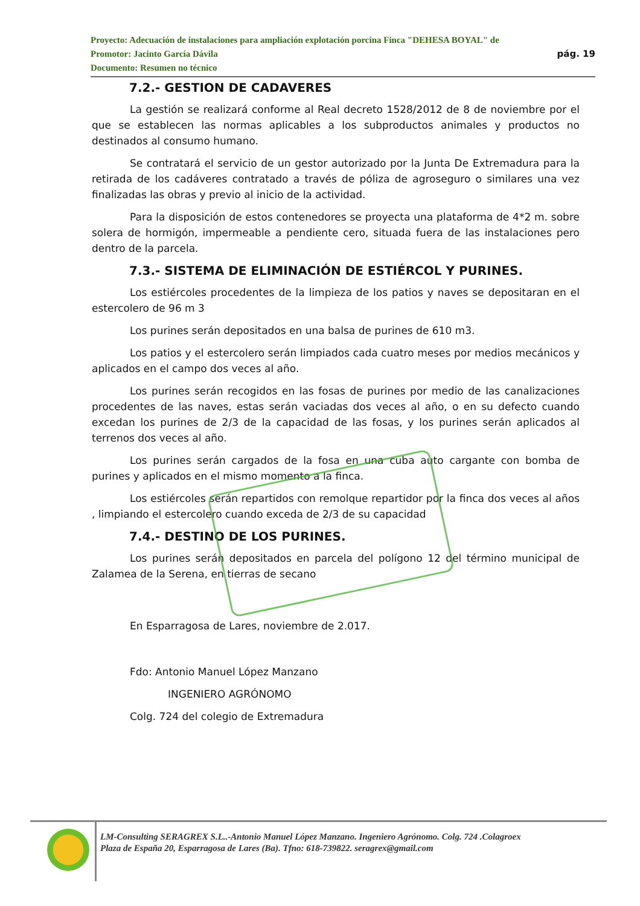Proyecto: Adecuación de instalaciones para ampliación explotación porcina Finca "DEHESA BOYAL" de
pág. 19 Promotor: Jacinto García Dávila
Documento: Resumen no técnico
7.2.- GESTION DE CADAVERES
La gestión se realizará conforme al Real decreto 1528/2012 de 8 de noviembre por el que se establecen las normas aplicables a los subproductos animales y productos no destinados al consumo humano.
Se contratará el servicio de un gestor autorizado por la Junta De Extremadura para la retirada de los cadáveres contratado a través de póliza de agroseguro o similares una vez finalizadas las obras y previo al inicio de la actividad.
Para la disposición de estos contenedores se proyecta una plataforma de 4*2 m. sobre solera de hormigón, impermeable a pendiente cero, situada fuera de las instalaciones pero dentro de la parcela.
7.3.- SISTEMA DE ELIMINACIÓN DE ESTIÉRCOL Y PURINES.
Los estiércoles procedentes de la limpieza de los patios y naves se depositaran en el estercolero de 96 m 3
Los purines serán depositados en una balsa de purines de 610 m3.
Los patios y el estercolero serán limpiados cada cuatro meses por medios mecánicos y aplicados en el campo dos veces al año.
Los purines serán recogidos en las fosas de purines por medio de las canalizaciones procedentes de las naves, estas serán vaciadas dos veces al año, o en su defecto cuando excedan los purines de 2/3 de la capacidad de las fosas, y los purines serán aplicados al terrenos dos veces al año.
Los purines serán cargados de la fosa en una cuba auto cargante con bomba de purines y aplicados en el mismo momento a la finca.
Los estiércoles serán repartidos con remolque repartidor por la finca dos veces al años , limpiando el estercolero cuando exceda de 2/3 de su capacidad
7.4.- DESTINO DE LOS PURINES.
Los purines serán depositados en parcela del polígono 12 del término municipal de Zalamea de la Serena, en tierras de secano
En Esparragosa de Lares, noviembre de 2.017.
Fdo: Antonio Manuel López Manzano
INGENIERO AGRÓNOMO
Colg. 724 del colegio de Extremadura
LM-Consulting SERAGREX S.L..-Antonio Manuel López Manzano. Ingeniero Agrónomo. Colg. 724 .Colagroex
Plaza de España 20, Esparragosa de Lares (Ba). Tfno: 618-739822. seragrex@gmail.com